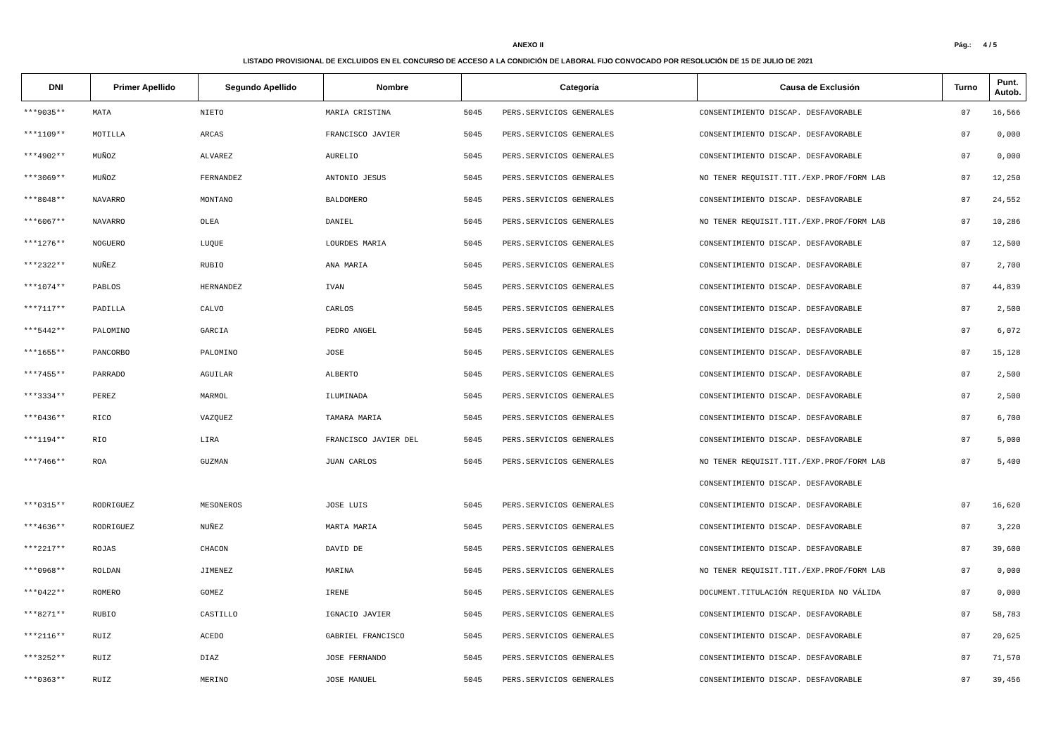Pág.: 4 / 5
ANEXO II
LISTADO PROVISIONAL DE EXCLUIDOS EN EL CONCURSO DE ACCESO A LA CONDICIÓN DE LABORAL FIJO CONVOCADO POR RESOLUCIÓN DE 15 DE JULIO DE 2021
| DNI | Primer Apellido | Segundo Apellido | Nombre | Categoría | | Causa de Exclusión | Turno | Punt. Autob. |
| --- | --- | --- | --- | --- | --- | --- | --- | --- |
| ***9035** | MATA | NIETO | MARIA CRISTINA | 5045 | PERS.SERVICIOS GENERALES | CONSENTIMIENTO DISCAP. DESFAVORABLE | 07 | 16,566 |
| ***1109** | MOTILLA | ARCAS | FRANCISCO JAVIER | 5045 | PERS.SERVICIOS GENERALES | CONSENTIMIENTO DISCAP. DESFAVORABLE | 07 | 0,000 |
| ***4902** | MUÑOZ | ALVAREZ | AURELIO | 5045 | PERS.SERVICIOS GENERALES | CONSENTIMIENTO DISCAP. DESFAVORABLE | 07 | 0,000 |
| ***3069** | MUÑOZ | FERNANDEZ | ANTONIO JESUS | 5045 | PERS.SERVICIOS GENERALES | NO TENER REQUISIT.TIT./EXP.PROF/FORM LAB | 07 | 12,250 |
| ***8048** | NAVARRO | MONTANO | BALDOMERO | 5045 | PERS.SERVICIOS GENERALES | CONSENTIMIENTO DISCAP. DESFAVORABLE | 07 | 24,552 |
| ***6067** | NAVARRO | OLEA | DANIEL | 5045 | PERS.SERVICIOS GENERALES | NO TENER REQUISIT.TIT./EXP.PROF/FORM LAB | 07 | 10,286 |
| ***1276** | NOGUERO | LUQUE | LOURDES MARIA | 5045 | PERS.SERVICIOS GENERALES | CONSENTIMIENTO DISCAP. DESFAVORABLE | 07 | 12,500 |
| ***2322** | NUÑEZ | RUBIO | ANA MARIA | 5045 | PERS.SERVICIOS GENERALES | CONSENTIMIENTO DISCAP. DESFAVORABLE | 07 | 2,700 |
| ***1074** | PABLOS | HERNANDEZ | IVAN | 5045 | PERS.SERVICIOS GENERALES | CONSENTIMIENTO DISCAP. DESFAVORABLE | 07 | 44,839 |
| ***7117** | PADILLA | CALVO | CARLOS | 5045 | PERS.SERVICIOS GENERALES | CONSENTIMIENTO DISCAP. DESFAVORABLE | 07 | 2,500 |
| ***5442** | PALOMINO | GARCIA | PEDRO ANGEL | 5045 | PERS.SERVICIOS GENERALES | CONSENTIMIENTO DISCAP. DESFAVORABLE | 07 | 6,072 |
| ***1655** | PANCORBO | PALOMINO | JOSE | 5045 | PERS.SERVICIOS GENERALES | CONSENTIMIENTO DISCAP. DESFAVORABLE | 07 | 15,128 |
| ***7455** | PARRADO | AGUILAR | ALBERTO | 5045 | PERS.SERVICIOS GENERALES | CONSENTIMIENTO DISCAP. DESFAVORABLE | 07 | 2,500 |
| ***3334** | PEREZ | MARMOL | ILUMINADA | 5045 | PERS.SERVICIOS GENERALES | CONSENTIMIENTO DISCAP. DESFAVORABLE | 07 | 2,500 |
| ***0436** | RICO | VAZQUEZ | TAMARA MARIA | 5045 | PERS.SERVICIOS GENERALES | CONSENTIMIENTO DISCAP. DESFAVORABLE | 07 | 6,700 |
| ***1194** | RIO | LIRA | FRANCISCO JAVIER DEL | 5045 | PERS.SERVICIOS GENERALES | CONSENTIMIENTO DISCAP. DESFAVORABLE | 07 | 5,000 |
| ***7466** | ROA | GUZMAN | JUAN CARLOS | 5045 | PERS.SERVICIOS GENERALES | NO TENER REQUISIT.TIT./EXP.PROF/FORM LAB | 07 | 5,400 |
| | | | | | | CONSENTIMIENTO DISCAP. DESFAVORABLE | | |
| ***0315** | RODRIGUEZ | MESONEROS | JOSE LUIS | 5045 | PERS.SERVICIOS GENERALES | CONSENTIMIENTO DISCAP. DESFAVORABLE | 07 | 16,620 |
| ***4636** | RODRIGUEZ | NUÑEZ | MARTA MARIA | 5045 | PERS.SERVICIOS GENERALES | CONSENTIMIENTO DISCAP. DESFAVORABLE | 07 | 3,220 |
| ***2217** | ROJAS | CHACON | DAVID DE | 5045 | PERS.SERVICIOS GENERALES | CONSENTIMIENTO DISCAP. DESFAVORABLE | 07 | 39,600 |
| ***0968** | ROLDAN | JIMENEZ | MARINA | 5045 | PERS.SERVICIOS GENERALES | NO TENER REQUISIT.TIT./EXP.PROF/FORM LAB | 07 | 0,000 |
| ***0422** | ROMERO | GOMEZ | IRENE | 5045 | PERS.SERVICIOS GENERALES | DOCUMENT.TITULACIÓN REQUERIDA NO VÁLIDA | 07 | 0,000 |
| ***8271** | RUBIO | CASTILLO | IGNACIO JAVIER | 5045 | PERS.SERVICIOS GENERALES | CONSENTIMIENTO DISCAP. DESFAVORABLE | 07 | 58,783 |
| ***2116** | RUIZ | ACEDO | GABRIEL FRANCISCO | 5045 | PERS.SERVICIOS GENERALES | CONSENTIMIENTO DISCAP. DESFAVORABLE | 07 | 20,625 |
| ***3252** | RUIZ | DIAZ | JOSE FERNANDO | 5045 | PERS.SERVICIOS GENERALES | CONSENTIMIENTO DISCAP. DESFAVORABLE | 07 | 71,570 |
| ***0363** | RUIZ | MERINO | JOSE MANUEL | 5045 | PERS.SERVICIOS GENERALES | CONSENTIMIENTO DISCAP. DESFAVORABLE | 07 | 39,456 |